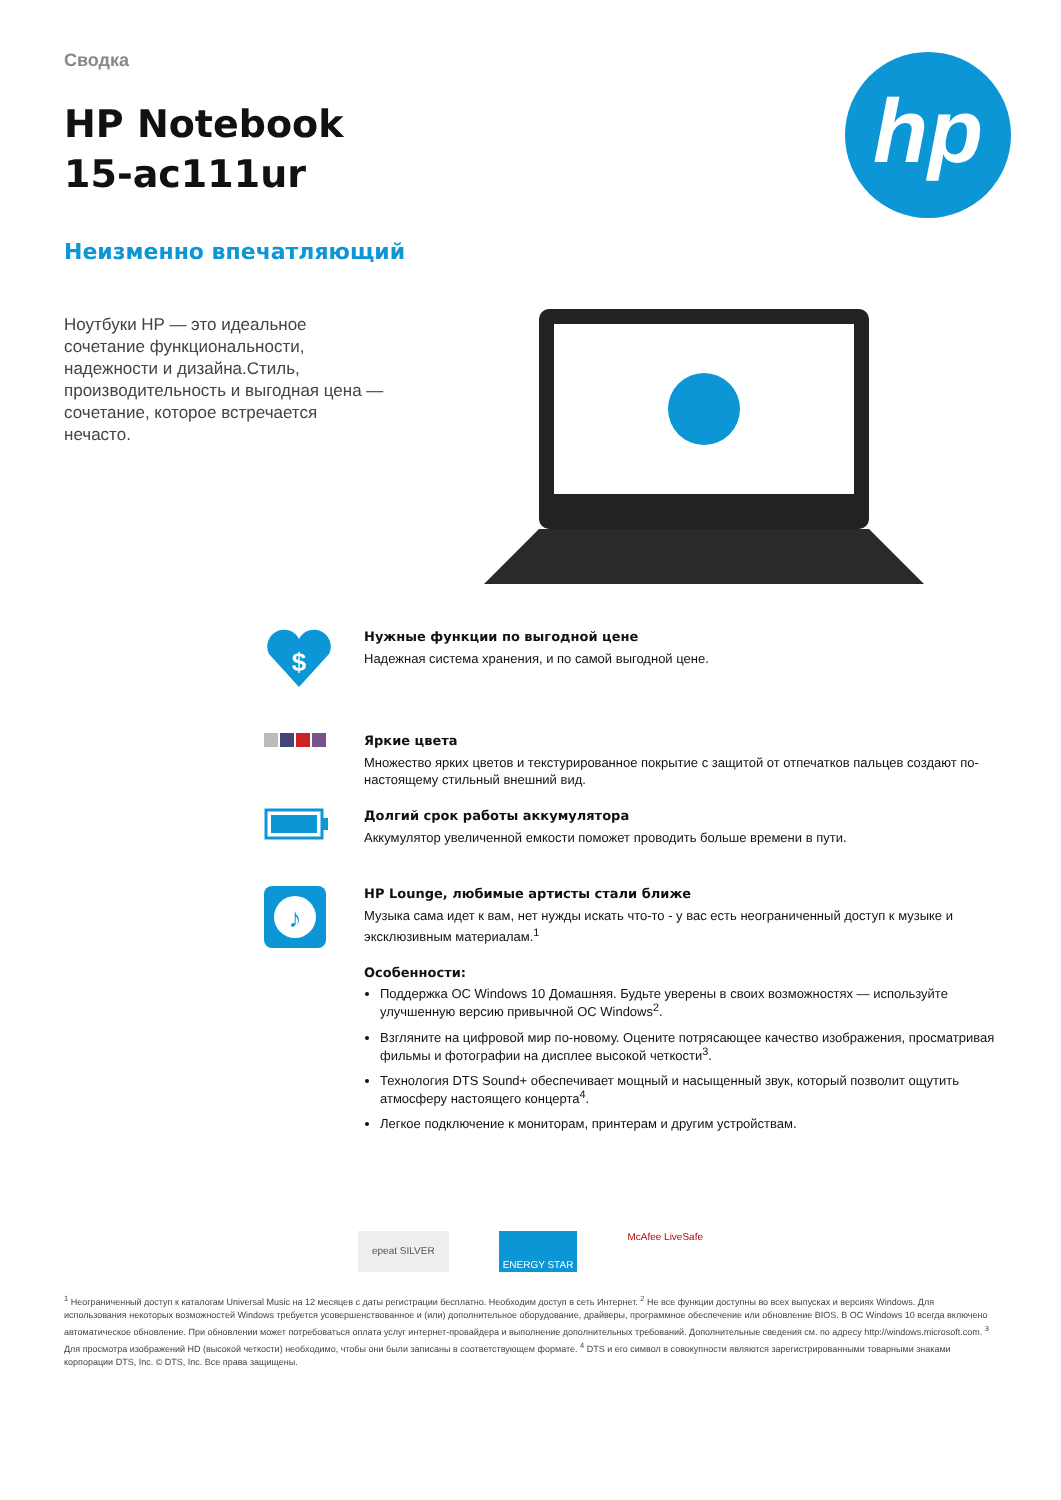Сводка
HP Notebook
15-ac111ur
Неизменно впечатляющий
hp
Ноутбуки HP — это идеальное сочетание функциональности, надежности и дизайна.Стиль, производительность и выгодная цена — сочетание, которое встречается нечасто.
$
Нужные функции по выгодной цене
Надежная система хранения, и по самой выгодной цене.
Яркие цвета
Множество ярких цветов и текстурированное покрытие с защитой от отпечатков пальцев создают по-настоящему стильный внешний вид.
Долгий срок работы аккумулятора
Аккумулятор увеличенной емкости поможет проводить больше времени в пути.
♪
HP Lounge, любимые артисты стали ближе
Музыка сама идет к вам, нет нужды искать что-то - у вас есть неограниченный доступ к музыке и эксклюзивным материалам.<sup>1</sup>
Особенности:
Поддержка ОС Windows 10 Домашняя. Будьте уверены в своих возможностях — используйте улучшенную версию привычной ОС Windows<sup>2</sup>.
Взгляните на цифровой мир по-новому. Оцените потрясающее качество изображения, просматривая фильмы и фотографии на дисплее высокой четкости<sup>3</sup>.
Технология DTS Sound+ обеспечивает мощный и насыщенный звук, который позволит ощутить атмосферу настоящего концерта<sup>4</sup>.
Легкое подключение к мониторам, принтерам и другим устройствам.
epeat SILVER
ENERGY STAR
McAfee LiveSafe
<sup>1</sup> Неограниченный доступ к каталогам Universal Music на 12 месяцев с даты регистрации бесплатно. Необходим доступ в сеть Интернет. <sup>2</sup> Не все функции доступны во всех выпусках и версиях Windows. Для использования некоторых возможностей Windows требуется усовершенствованное и (или) дополнительное оборудование, драйверы, программное обеспечение или обновление BIOS. В ОС Windows 10 всегда включено автоматическое обновление. При обновлении может потребоваться оплата услуг интернет-провайдера и выполнение дополнительных требований. Дополнительные сведения см. по адресу http://windows.microsoft.com. <sup>3</sup> Для просмотра изображений HD (высокой четкости) необходимо, чтобы они были записаны в соответствующем формате. <sup>4</sup> DTS и его символ в совокупности являются зарегистрированными товарными знаками корпорации DTS, Inc. © DTS, Inc. Все права защищены.